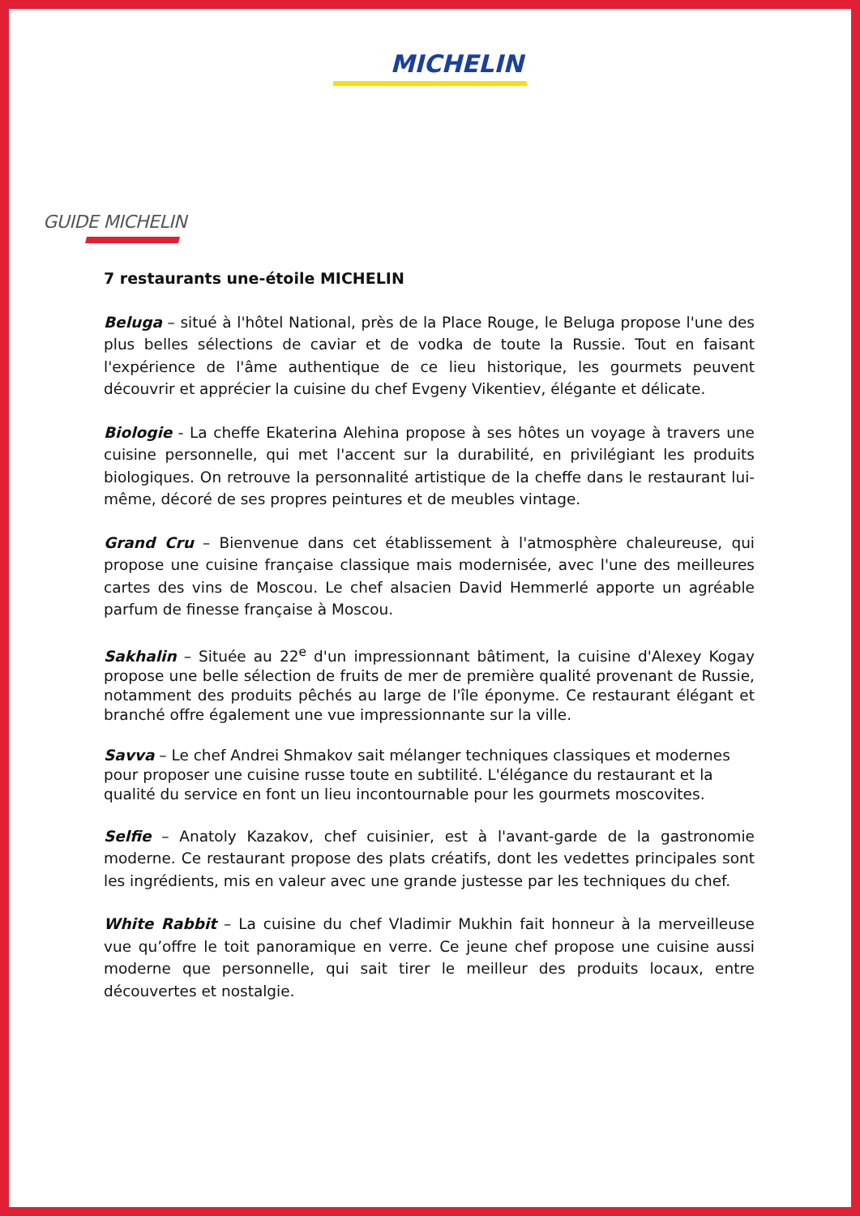MICHELIN
GUIDE MICHELIN
7 restaurants une-étoile MICHELIN
Beluga – situé à l'hôtel National, près de la Place Rouge, le Beluga propose l'une des plus belles sélections de caviar et de vodka de toute la Russie. Tout en faisant l'expérience de l'âme authentique de ce lieu historique, les gourmets peuvent découvrir et apprécier la cuisine du chef Evgeny Vikentiev, élégante et délicate.
Biologie - La cheffe Ekaterina Alehina propose à ses hôtes un voyage à travers une cuisine personnelle, qui met l'accent sur la durabilité, en privilégiant les produits biologiques. On retrouve la personnalité artistique de la cheffe dans le restaurant lui-même, décoré de ses propres peintures et de meubles vintage.
Grand Cru – Bienvenue dans cet établissement à l'atmosphère chaleureuse, qui propose une cuisine française classique mais modernisée, avec l'une des meilleures cartes des vins de Moscou. Le chef alsacien David Hemmerlé apporte un agréable parfum de finesse française à Moscou.
Sakhalin – Située au 22<sup>e</sup> d'un impressionnant bâtiment, la cuisine d'Alexey Kogay propose une belle sélection de fruits de mer de première qualité provenant de Russie, notamment des produits pêchés au large de l'île éponyme. Ce restaurant élégant et branché offre également une vue impressionnante sur la ville.
Savva – Le chef Andrei Shmakov sait mélanger techniques classiques et modernes pour proposer une cuisine russe toute en subtilité. L'élégance du restaurant et la qualité du service en font un lieu incontournable pour les gourmets moscovites.
Selfie – Anatoly Kazakov, chef cuisinier, est à l'avant-garde de la gastronomie moderne. Ce restaurant propose des plats créatifs, dont les vedettes principales sont les ingrédients, mis en valeur avec une grande justesse par les techniques du chef.
White Rabbit – La cuisine du chef Vladimir Mukhin fait honneur à la merveilleuse vue qu’offre le toit panoramique en verre. Ce jeune chef propose une cuisine aussi moderne que personnelle, qui sait tirer le meilleur des produits locaux, entre découvertes et nostalgie.